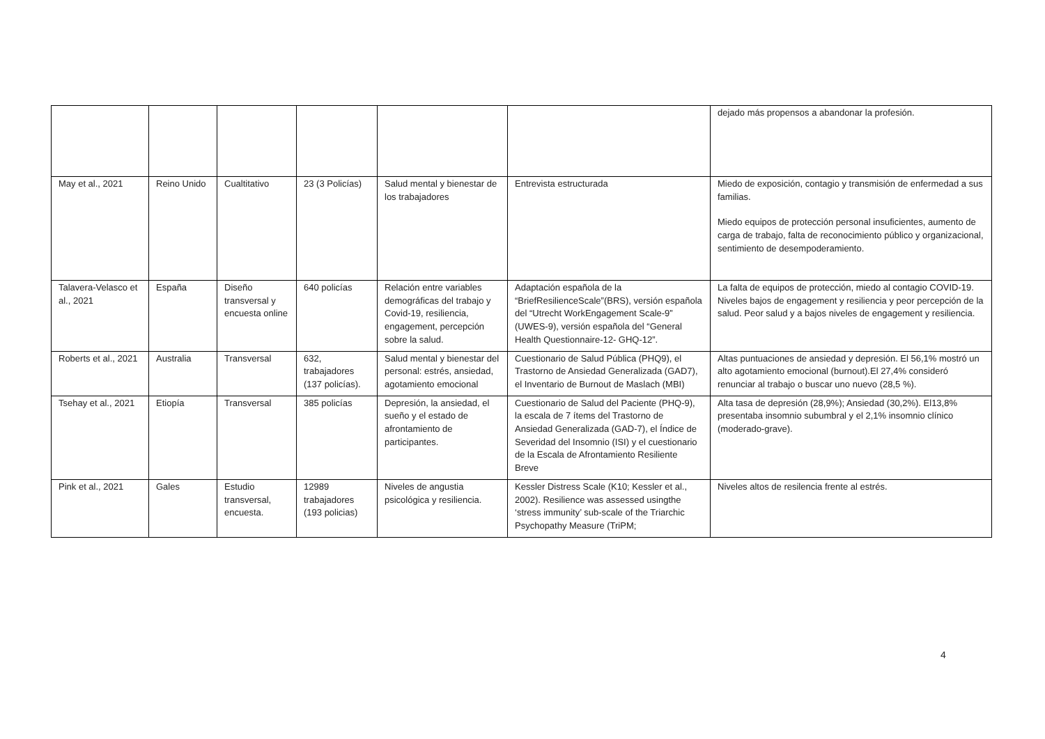| | | | | | | dejado más propensos a abandonar la profesión. |
| May et al., 2021 | Reino Unido | Cualtitativo | 23 (3 Policías) | Salud mental y bienestar de los trabajadores | Entrevista estructurada | Miedo de exposición, contagio y transmisión de enfermedad a sus familias. Miedo equipos de protección personal insuficientes, aumento de carga de trabajo, falta de reconocimiento público y organizacional, sentimiento de desempoderamiento. |
| Talavera-Velasco et al., 2021 | España | Diseño transversal y encuesta online | 640 policías | Relación entre variables demográficas del trabajo y Covid-19, resiliencia, engagement, percepción sobre la salud. | Adaptación española de la “BriefResilienceScale”(BRS), versión española del “Utrecht WorkEngagement Scale-9” (UWES-9), versión española del “General Health Questionnaire-12- GHQ-12”. | La falta de equipos de protección, miedo al contagio COVID-19. Niveles bajos de engagement y resiliencia y peor percepción de la salud. Peor salud y a bajos niveles de engagement y resiliencia. |
| Roberts et al., 2021 | Australia | Transversal | 632, trabajadores (137 policías). | Salud mental y bienestar del personal: estrés, ansiedad, agotamiento emocional | Cuestionario de Salud Pública (PHQ9), el Trastorno de Ansiedad Generalizada (GAD7), el Inventario de Burnout de Maslach (MBI) | Altas puntuaciones de ansiedad y depresión. El 56,1% mostró un alto agotamiento emocional (burnout).El 27,4% consideró renunciar al trabajo o buscar uno nuevo (28,5 %). |
| Tsehay et al., 2021 | Etiopía | Transversal | 385 policías | Depresión, la ansiedad, el sueño y el estado de afrontamiento de participantes. | Cuestionario de Salud del Paciente (PHQ-9), la escala de 7 ítems del Trastorno de Ansiedad Generalizada (GAD-7), el Índice de Severidad del Insomnio (ISI) y el cuestionario de la Escala de Afrontamiento Resiliente Breve | Alta tasa de depresión (28,9%); Ansiedad (30,2%). El13,8% presentaba insomnio subumbral y el 2,1% insomnio clínico (moderado-grave). |
| Pink et al., 2021 | Gales | Estudio transversal, encuesta. | 12989 trabajadores (193 policias) | Niveles de angustia psicológica y resiliencia. | Kessler Distress Scale (K10; Kessler et al., 2002). Resilience was assessed usingthe ‘stress immunity’ sub-scale of the Triarchic Psychopathy Measure (TriPM; | Niveles altos de resilencia frente al estrés. |
4